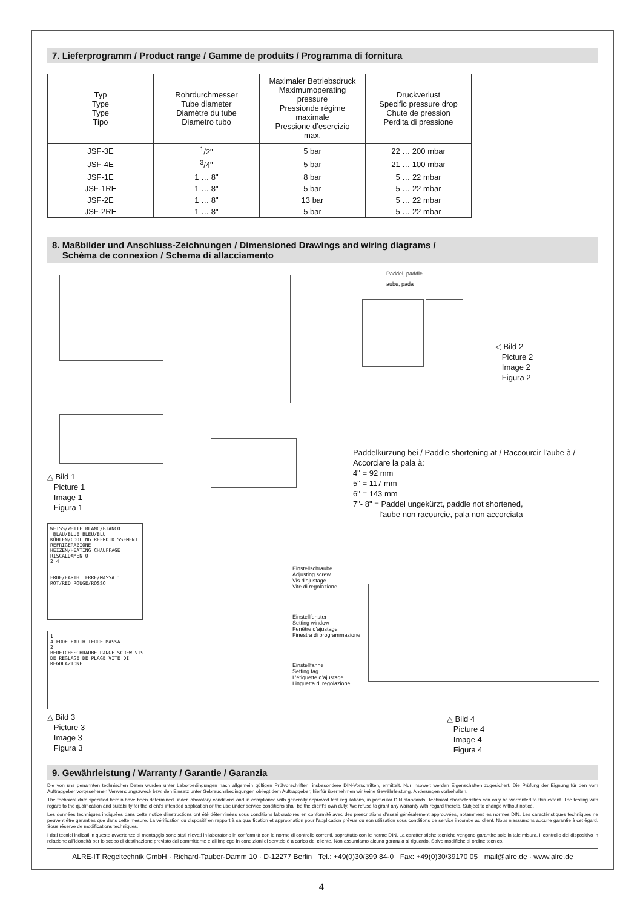7. Lieferprogramm / Product range / Gamme de produits / Programma di fornitura
| Typ Type Type Tipo | Rohrdurchmesser Tube diameter Diamètre du tube Diametro tubo | Maximaler Betriebsdruck Maximumoperating pressure Pressionde régime maximale Pressione d’esercizio max. | Druckverlust Specific pressure drop Chute de pression Perdita di pressione |
| --- | --- | --- | --- |
| JSF-3E | <sup>1</sup>/2" | 5 bar | 22 … 200 mbar |
| JSF-4E | <sup>3</sup>/4" | 5 bar | 21 … 100 mbar |
| JSF-1E | 1 … 8" | 8 bar | 5 … 22 mbar |
| JSF-1RE | 1 … 8" | 5 bar | 5 … 22 mbar |
| JSF-2E | 1 … 8" | 13 bar | 5 … 22 mbar |
| JSF-2RE | 1 … 8" | 5 bar | 5 … 22 mbar |
8. Maßbilder und Anschluss-Zeichnungen / Dimensioned Drawings and wiring diagrams /
Schéma de connexion / Schema di allacciamento
Paddel, paddle
aube, pada
◁ Bild 2
Picture 2
Image 2
Figura 2
△ Bild 1
Picture 1
Image 1
Figura 1
Paddelkürzung bei / Paddle shortening at / Raccourcir l’aube à / Accorciare la pala à:
4" = 92 mm
5" = 117 mm
6" = 143 mm
7"- 8" = Paddel ungekürzt, paddle not shortened,
l’aube non racourcie, pala non accorciata
WEISS/WHITE BLANC/BIANCO BLAU/BLUE BLEU/BLU
KÜHLEN/COOLING REFROIDISSEMENT REFRIGERAZIONE
HEIZEN/HEATING CHAUFFAGE RISCALDAMENTO
2 4
ERDE/EARTH TERRE/MASSA 1 ROT/RED ROUGE/ROSSO
1
4 ERDE EARTH TERRE MASSA
2
BEREICHSSCHRAUBE RANGE SCREW VIS DE REGLAGE DE PLAGE VITE DI REGOLAZIONE
△ Bild 3
Picture 3
Image 3
Figura 3
Einstellschraube
Adjusting screw
Vis d’ajustage
Vite di regolazione
Einstellfenster
Setting window
Fenêtre d’ajustage
Finestra di programmazione
Einstellfahne
Setting tag
L’étiquette d’ajustage
Linguetta di regolazione
△ Bild 4
Picture 4
Image 4
Figura 4
9. Gewährleistung / Warranty / Garantie / Garanzia
Die von uns genannten technischen Daten wurden unter Laborbedingungen nach allgemein gültigen Prüfvorschriften, insbesondere DIN-Vorschriften, ermittelt. Nur insoweit werden Eigenschaften zugesichert. Die Prüfung der Eignung für den vom Auftraggeber vorgesehenen Verwendungszweck bzw. den Einsatz unter Gebrauchsbedingungen obliegt dem Auftraggeber; hierfür übernehmen wir keine Gewährleistung. Änderungen vorbehalten.
The technical data specified herein have been determined under laboratory conditions and in compliance with generally approved test regulations, in particular DIN standards. Technical characteristics can only be warranted to this extent. The testing with regard to the qualification and suitability for the client’s intended application or the use under service conditions shall be the client’s own duty. We refuse to grant any warranty with regard thereto. Subject to change without notice.
Les données techniques indiquées dans cette notice d’instructions ont été déterminées sous conditions laboratoires en conformité avec des prescriptions d’essai généralement approuvées, notamment les normes DIN. Les caractéristiques techniques ne peuvent être garanties que dans cette mesure. La vérification du dispositif en rapport à sa qualification et appropriation pour l’application prévue ou son utilisation sous conditions de service incombe au client. Nous n’assumons aucune garantie à cet égard. Sous réserve de modifications techniques.
I dati tecnici indicati in queste avvertenze di montaggio sono stati rilevati in laboratorio in conformità con le norme di controllo correnti, soprattutto con le norme DIN. La caratteristiche tecniche vengono garantire solo in tale misura. Il controllo del dispositivo in relazione all’idoneità per lo scopo di destinazione previsto dal committente e all’impiego in condizioni di servizio è a carico del cliente. Non assumiamo alcuna garanzia al riguardo. Salvo modifiche di ordine tecnico.
ALRE-IT Regeltechnik GmbH · Richard-Tauber-Damm 10 · D-12277 Berlin · Tel.: +49(0)30/399 84-0 · Fax: +49(0)30/39170 05 · mail@alre.de · www.alre.de
4